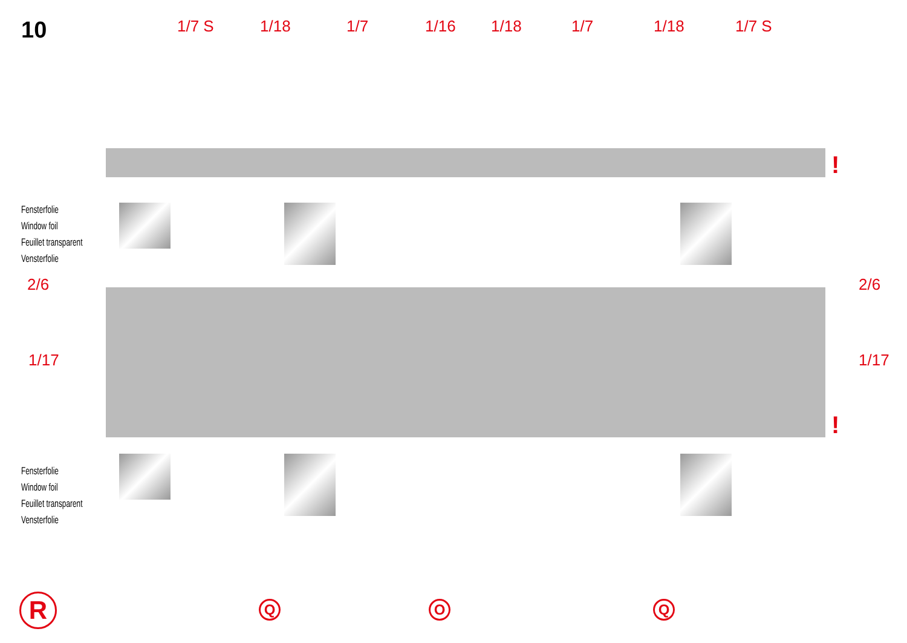10
1/7 S 1/18 1/7 1/16 1/18 1/7 1/18 1/7 S
Fensterfolie
Window foil
Feuillet transparent
Vensterfolie
2/6 2/6
1/17 1/17
!
!
Fensterfolie
Window foil
Feuillet transparent
Vensterfolie
R Q O Q